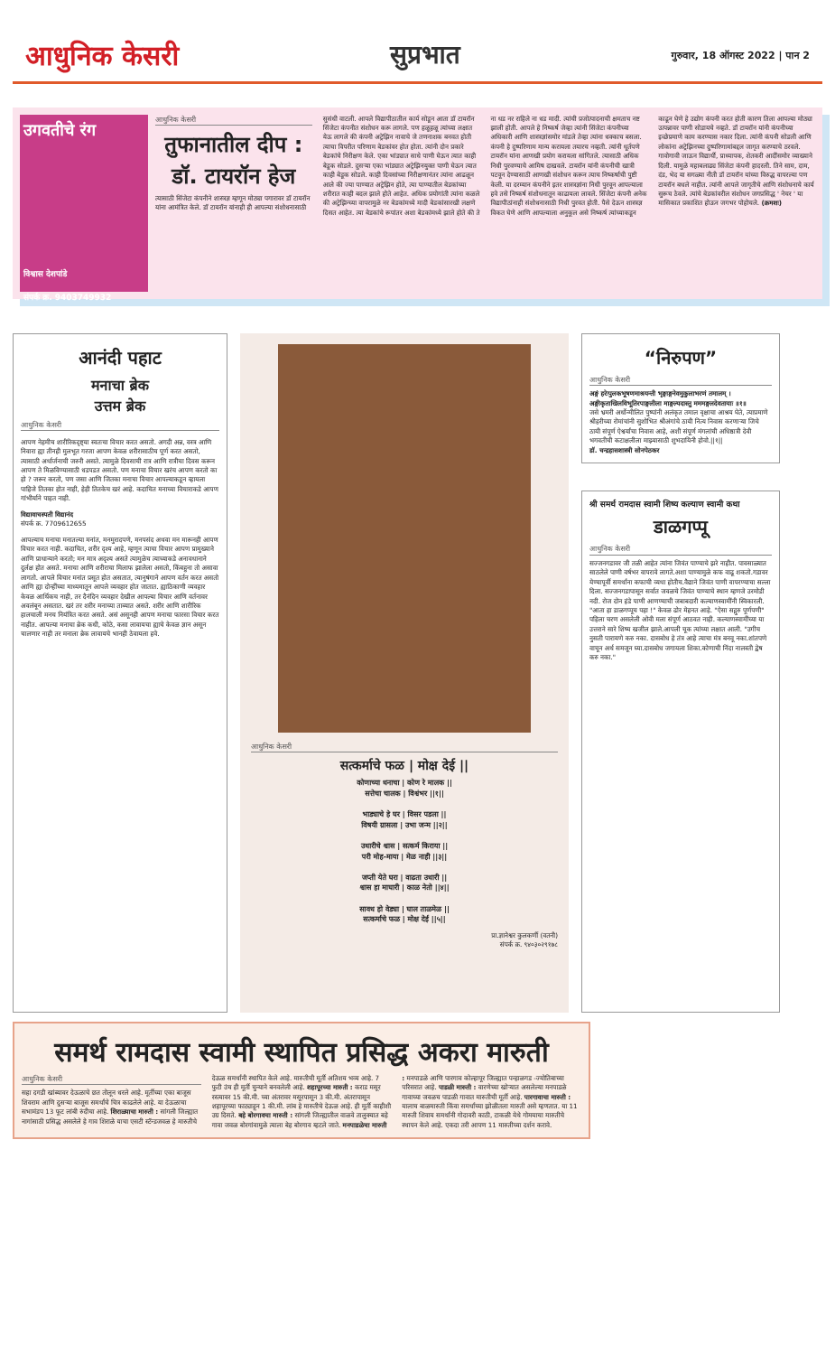आधुनिक केसरी सुप्रभात
गुरुवार, 18 ऑगस्ट 2022 | पान 2
उगवतीचे रंग
विश्वास देशपांडे
संपर्क क्र. 9403749932
आधुनिक केसरी
तुफानातील दीप : डॉ. टायरॉन हेज
त्यासाठी सिंजेटा कंपनीने शास्त्रज्ञ म्हणून मोठ्या पगारावर डॉ टायरॉन यांना आमंत्रित केले. डॉ टायरॉन यांनाही ही आपल्या संशोधनासाठी सुसंधी वाटली. आपले विद्यापीठातील कार्य सोडून आता डॉ टायरॉन सिंजेटा कंपनीत संशोधन करू लागले. पण हळूहळू त्यांच्या लक्षात येऊ लागले की कंपनी अट्रेझिन नावाचे जे तणनाशक बनवत होती त्याचा विपरीत परिणाम बेडकांवर होत होता. त्यांनी दोन प्रकारे बेडकांचे निरीक्षण केले. एका भांड्यात साधे पाणी घेऊन त्यात काही बेडूक सोडले. दुसऱ्या एका भांड्यात अट्रेझिनयुक्त पाणी घेऊन त्यात काही बेडूक सोडले. काही दिवसांच्या निरीक्षणानंतर त्यांना आढळून आले की ज्या पाण्यात अट्रेझिन होते, त्या पाण्यातील बेडकांच्या शरीरात काही बदल झाले होते आहेत. अधिक प्रयोगांती त्यांना कळले की अट्रेझिन्च्या वापरामुळे नर बेडकांमध्ये मादी बेडकांसारखी लक्षणे दिसत आहेत. त्या बेडकांचे रूपांतर अशा बेडकांमध्ये झाले होते की ते ना धड नर राहिले ना धड मादी. त्यांची प्रजोत्पादनाची क्षमताच नष्ट झाली होती. आपले हे निष्कर्ष जेव्हा त्यांनी सिंजेटा कंपनीच्या अधिकारी आणि शास्त्रज्ञांसमोर मांडले तेव्हा त्यांना धक्काच बसला. कंपनी हे दुष्परिणाम मान्य करायला तयारच नव्हती. त्यांनी धूर्तपणे टायरॉन यांना आणखी प्रयोग करायला सांगितले. त्यासाठी अधिक निधी पुरवण्याचे आमिष दाखवले. टायरॉन यांनी कंपनीची खात्री पटवून देण्यासाठी आणखी संशोधन करून त्याच निष्कर्षाची पुष्टी केली. या दरम्यान कंपनीने इतर शास्त्रज्ञांना निधी पुरवून आपल्याला हवे तसे निष्कर्ष संशोधनातून काढायला लावले. सिंजेटा कंपनी अनेक विद्यापीठांनाही संशोधनासाठी निधी पुरवत होती. पैसे देऊन शास्त्रज्ञ विकत घेणे आणि आपल्याला अनुकूल असे निष्कर्ष त्यांच्याकडून काढून घेणे हे उद्योग कंपनी करत होती कारण तिला आपल्या मोठ्या उत्पन्नावर पाणी सोडायचे नव्हते. डॉ टायरॉन यांनी कंपनीच्या इच्छेप्रमाणे काम करण्यास नकार दिला. त्यांनी कंपनी सोडली आणि लोकांना अट्रेझिनच्या दुष्परिणामांबद्दल जागृत करण्याचे ठरवले. गावोगावी जाऊन विद्यार्थी, प्राध्यापक, शेतकरी आदींसमोर व्याख्याने दिली. यामुळे महाबलाढ्य सिंजेटा कंपनी हादरली. तिने साम, दाम, दंड, भेद या सगळ्या नीती डॉ टायरॉन यांच्या विरुद्ध वापरल्या पण टायरॉन बधले नाहीत. त्यांनी आपले जागृतीचे आणि संशोधनाचे कार्य सुरूच ठेवले. त्यांचे बेडकांवरील संशोधन जगप्रसिद्ध ' नेचर ' या मासिकात प्रकाशित होऊन जगभर पोहोचले. (क्रमशः)
आनंदी पहाट
मनाचा ब्रेक
उत्तम ब्रेक
आधुनिक केसरी
आपण नेहमीच शारीरिकदृष्ट्या स्वतःचा विचार करत असतो. अगदी अन्न, वस्त्र आणि निवारा ह्या तीनही मुलभूत गरजा आपण केवळ शरीरासाठीच पूर्ण करत असतो, त्यासाठी अर्थार्जनाची जरुरी असते. त्यामुळे दिवसाची रात्र आणि रात्रीचा दिवस करून आपण ते मिळविण्यासाठी धडपडत असतो. पण मनाचा विचार खरंच आपण करतो का हो ? जरूर करतो, पण जसा आणि जितका मनाचा विचार आपल्याकडून व्हायला पाहिजे तितका होत नाही, हेही तितकेच खरं आहे. कदाचित मनाच्या विचाराकडे आपण गांभीर्याने पाहत नाही.
विद्यावाचस्पती विद्यानंद
संपर्क क्र. 7709612655
आपल्याच मनाचा मनातल्या मनांत, मनमुरादपणे, मनपसंद अथवा मन मारूनही आपण विचार करत नाही. कदाचित, शरीर दृश्य आहे, म्हणून त्याचा विचार आपण प्रामुख्याने आणि प्राधान्याने करतो; मन मात्र अदृश्य असते त्यामुळेच त्याच्याकडे अनावधानाने दुर्लक्ष होत असते. मनाचा आणि शरीराचा मिलाफ झालेला असतो, किंबहुना तो असावा लागतो. आपले विचार मनांत प्रसूत होत असतात, त्यानुषंगाने आपण वर्तन करत असतो आणि ह्या दोन्हींच्या माध्यमातून आपले व्यवहार होत जातात. ह्याठिकाणी व्यवहार केवळ आर्थिकच नाही, तर दैनंदिन व्यवहार देखील आपल्या विचार आणि वर्तनावर अवलंबून असतात. खरं तर शरीर मनाच्या ताब्यात असते. शरीर आणि शारीरिक हालचाली मनच नियंत्रित करत असते. असं असूनही आपण मनाचा फारसा विचार करत नाहीत. आपल्या मनाचा ब्रेक कधी, कोठे, कसा लावायचा ह्याचे केवळ ज्ञान असून चालणार नाही तर मनाला ब्रेक लावायचे भानही ठेवायला हवे.
आधुनिक केसरी
सत्कर्माचे फळ | मोक्ष देई ||
कोणाच्या धनाचा | कोण रे मालक ||
सत्तेचा चालक | विश्वंभर ||१||
भाड्याचे हे घर | विसर पडला ||
विषयी ग्रासला | उभा जन्म ||२||
उधारीचे श्वास | सत्कर्म किराया ||
परी मोह-माया | मेळ नाही ||३||
जप्ती येते घरा | वाढता उधारी ||
श्वास हा माघारी | काळ नेतो ||४||
सावध हो वेड्या | घाल ताळमेळ ||
सत्कर्माचे फळ | मोक्ष देई ||५||
प्रा.ज्ञानेश्वर कुलकर्णी (वतनी)
संपर्क क्र. ९४०३०२९१७८
“निरुपण”
आधुनिक केसरी
अङ्गं हरेःपुलकभूषणमाश्रयन्ती भृङ्गाङ्गनेवमुकुलाभरणं तमालम् । अङ्गीकृताखिलविभूतिरपाङ्गलीला माङ्गल्यदास्तु मममङ्गलदेवतायाः ॥१॥
जसे भ्रमरी अर्धोन्मीलित पुष्पांनी अलंकृत तमाल वृक्षाचा आश्रय घेते, त्याप्रमाणे श्रीहरीच्या रोमांचांनी सुशोभित श्रीअंगांचे ठायी नित्य निवास करणाऱ्या जिचे ठायी संपूर्ण ऐश्वर्यांचा निवास आहे, अशी संपूर्ण मंगलांची अधिष्ठात्री देवी भगवतीची कटाक्षलीला माझ्यासाठी शुभदायिनी होवो.||१||
डॉ. चन्द्रहासशास्त्री सोनपेठकर
श्री समर्थ रामदास स्वामी शिष्य कल्याण स्वामी कथा
डाळगप्पू
आधुनिक केसरी
सज्जनगडावर जी तळी आहेत त्यांना जिवंत पाण्याचे झरे नाहीत. पावसाळ्यात साठलेले पाणी वर्षभर वापरावे लागते.अशा पाण्यामुळे कफ वाढू शकतो.गडावर येण्यापूर्वी समर्थांना कफाची व्यथा होतीच.वैद्याने जिवंत पाणी वापरण्याचा सल्ला दिला. सज्जनगडापासून सर्वात जवळचे जिवंत पाण्याचे स्थान म्हणजे उरमोडी नदी. रोज दोन हंडे पाणी आणण्याची जबाबदारी कल्याणस्वामींनी स्विकारली. "आता हा डाळगप्पूच पहा !" केवळ ढोर मेहनत आहे. "ऐसा सद्गुरु पूर्णपणी" पहिला चरण असलेली ओवी मला संपूर्ण आठवत नाही. कल्याणस्वामींच्या या उत्तराने सारे शिष्य खजील झाले.आपली चूक त्यांच्या लक्षात आली. "उगीच नुसती पारायणे करु नका. दासबोध हे तंत्र आहे त्याचा मंत्र बनवू नका.शांतपणे वाचून अर्थ समजून घ्या.दासबोध जगायला शिका.कोणाची निंदा नालस्ती द्वेष करु नका."
समर्थ रामदास स्वामी स्थापित प्रसिद्ध अकरा मारुती
आधुनिक केसरी
सहा दगडी खांब्यावर देऊळाचे छत तोलून धरले आहे. मूर्तीच्या एका बाजूस शिवराम आणि दुसऱ्या बाजूस समर्थांचे चित्र काढलेले आहे. या देऊळाचा सभामंडप 13 फूट लांबी रुंदीचा आहे. शिराळ्याचा मारुती : सांगली जिल्ह्यात नागांसाठी प्रसिद्ध असलेले हे गाव शिराळे याचा एसटी स्टॅन्डजवळ हे मारुतीचे देऊळ समर्थांनी स्थापित केले आहे. मारुतीची मूर्ती अतिशय भव्य आहे. 7 फुटी उंच ही मूर्ती चुन्याने बनवलेली आहे. शहापूरच्या मारुती : कराड मसूर रस्त्यावर 15 की.मी. च्या अंतरावर मसूरपासून 3 की.मी. अंतरापासून शहापूरच्या फाट्याहून 1 की.मी. लांब हे मारुतीचे देऊळ आहे. ही मूर्ती काहीशी उग्र दिसते. बहे बोरगावचा मारुती : सांगली जिल्ह्यातील वाळवे तालुक्यात बहे गावा जवळ बोरगांवामुळे त्याला बेह बोरगाव म्हटले जाते. मनपाडळेचा मारुती : मनपाडळे आणि पारगाव कोल्हापूर जिल्ह्यात पन्हाळगड -ज्योतिबाच्या परिसरात आहे. पाडळी मारुती : वारणेच्या खोऱ्यात असलेल्या मनपाडळे गावाच्या जवळच पाडळी गावात मारुतीची मूर्ती आहे. पारगावाचा मारुती : यालाच बाळमारुती किंवा समर्थांच्या झोळीतला मारुती असे म्हणतात. या 11 मारुती शिवाय समर्थांनी गोदावरी काठी, टाकळी येथे गोमयाचा मारुतीचे स्थापन केले आहे. एकदा तरी आपण 11 मारुतीच्या दर्शन करावे.